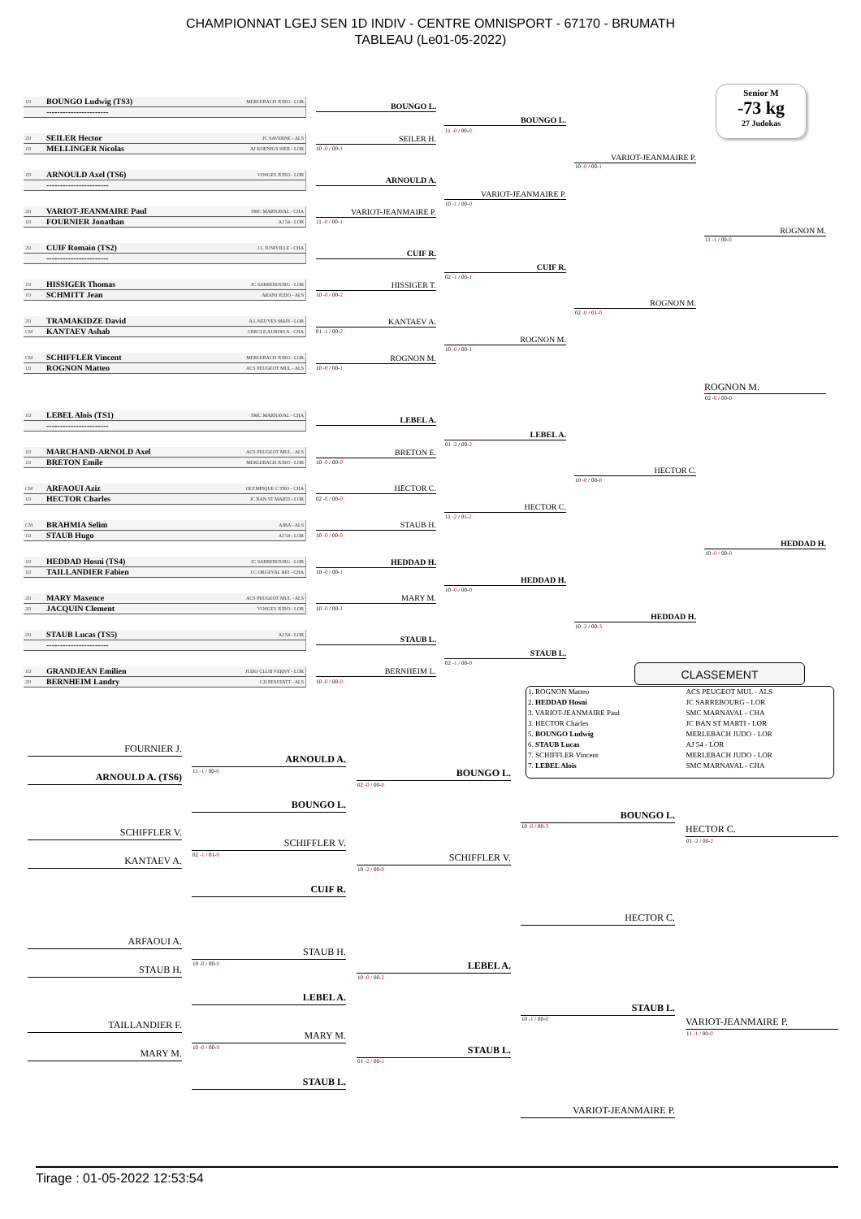CHAMPIONNAT LGEJ SEN 1D INDIV - CENTRE OMNISPORT - 67170 - BRUMATH
TABLEAU (Le01-05-2022)
Senior M
-73 kg
27 Judokas
1D BOUNGO Ludwig (TS3) MERLEBACH JUDO - LOR
BOUNGO L.
-----------------------
BOUNGO L.
11 -0 / 00-0
2D SEILER Hector JC SAVERNE - ALS
SEILER H.
1D MELLINGER Nicolas AJ KOENIGS SIER - LOR
10 -0 / 00-1
VARIOT-JEANMAIRE P.
10 -0 / 00-1
1D ARNOULD Axel (TS6) VOSGES JUDO - LOR
ARNOULD A.
-----------------------
VARIOT-JEANMAIRE P.
10 -1 / 00-0
2D VARIOT-JEANMAIRE Paul SMC MARNAVAL - CHA
VARIOT-JEANMAIRE P.
1D FOURNIER Jonathan AJ 54 - LOR
11 -0 / 00-1
ROGNON M.
11 -1 / 00-0
2D CUIF Romain (TS2) J C JUNIVILLE - CHA
CUIF R.
-----------------------
CUIF R.
02 -1 / 00-1
1D HISSIGER Thomas JC SARREBOURG - LOR
HISSIGER T.
1D SCHMITT Jean ARANI JUDO - ALS
10 -0 / 00-2
ROGNON M.
02 -0 / 01-0
2D TRAMAKIDZE David A L NEUVES MAIS - LOR
KANTAEV A.
CM KANTAEV Ashab CERCLE AUBOIS A - CHA
01 -1 / 00-2
ROGNON M.
10 -0 / 00-1
CM SCHIFFLER Vincent MERLEBACH JUDO - LOR
ROGNON M.
1D ROGNON Matteo ACS PEUGEOT MUL - ALS
10 -0 / 00-1
ROGNON M.
02 -0 / 00-0
1D LEBEL Alois (TS1) SMC MARNAVAL - CHA
LEBEL A.
-----------------------
LEBEL A.
01 -2 / 00-2
1D MARCHAND-ARNOLD Axel ACS PEUGEOT MUL - ALS
BRETON E.
1D BRETON Emile MERLEBACH JUDO - LOR
10 -0 / 00-0
HECTOR C.
10 -0 / 00-0
CM ARFAOUI Aziz OLYMPIQUE C TRO - CHA
HECTOR C.
1D HECTOR Charles JC BAN ST MARTI - LOR
02 -0 / 00-0
HECTOR C.
11 -2 / 01-2
CM BRAHMIA Selim AJBA - ALS
STAUB H.
1D STAUB Hugo AJ 54 - LOR
10 -0 / 00-0
HEDDAD H.
10 -0 / 00-0
1D HEDDAD Hosni (TS4) JC SARREBOURG - LOR
HEDDAD H.
1D TAILLANDIER Fabien J.C.ORGEVAL REI - CHA
10 -0 / 00-1
HEDDAD H.
10 -0 / 00-0
2D MARY Maxence ACS PEUGEOT MUL - ALS
MARY M.
2D JACQUIN Clement VOSGES JUDO - LOR
10 -0 / 00-1
HEDDAD H.
10 -2 / 00-3
2D STAUB Lucas (TS5) AJ 54 - LOR
STAUB L.
-----------------------
STAUB L.
02 -1 / 00-0
CLASSEMENT
1D GRANDJEAN Emilien JUDO CLUB VERNY - LOR
BERNHEIM L.
2D BERNHEIM Landry CJJ PFASTATT - ALS
10 -0 / 00-0
| 1. ROGNON Matteo | ACS PEUGEOT MUL - ALS |
| 2. HEDDAD Hosni | JC SARREBOURG - LOR |
| 3. VARIOT-JEANMAIRE Paul | SMC MARNAVAL - CHA |
| 3. HECTOR Charles | JC BAN ST MARTI - LOR |
| 5. BOUNGO Ludwig | MERLEBACH JUDO - LOR |
| 6. STAUB Lucas | AJ 54 - LOR |
| 7. SCHIFFLER Vincent | MERLEBACH JUDO - LOR |
| 7. LEBEL Alois | SMC MARNAVAL - CHA |
FOURNIER J.
ARNOULD A.
11 -1 / 00-0
BOUNGO L.
ARNOULD A. (TS6)
02 -0 / 00-0
BOUNGO L.
BOUNGO L.
10 -0 / 00-3
HECTOR C.
SCHIFFLER V.
01 -2 / 00-2
SCHIFFLER V.
02 -1 / 01-0
SCHIFFLER V.
KANTAEV A.
10 -2 / 00-0
CUIF R.
HECTOR C.
ARFAOUI A.
STAUB H.
10 -0 / 00-0
LEBEL A.
STAUB H.
10 -0 / 00-2
LEBEL A.
STAUB L.
10 -1 / 00-0
VARIOT-JEANMAIRE P.
TAILLANDIER F.
11 -1 / 00-0
MARY M.
10 -0 / 00-0
STAUB L.
MARY M.
01 -2 / 00-1
STAUB L.
VARIOT-JEANMAIRE P.
Tirage : 01-05-2022 12:53:54